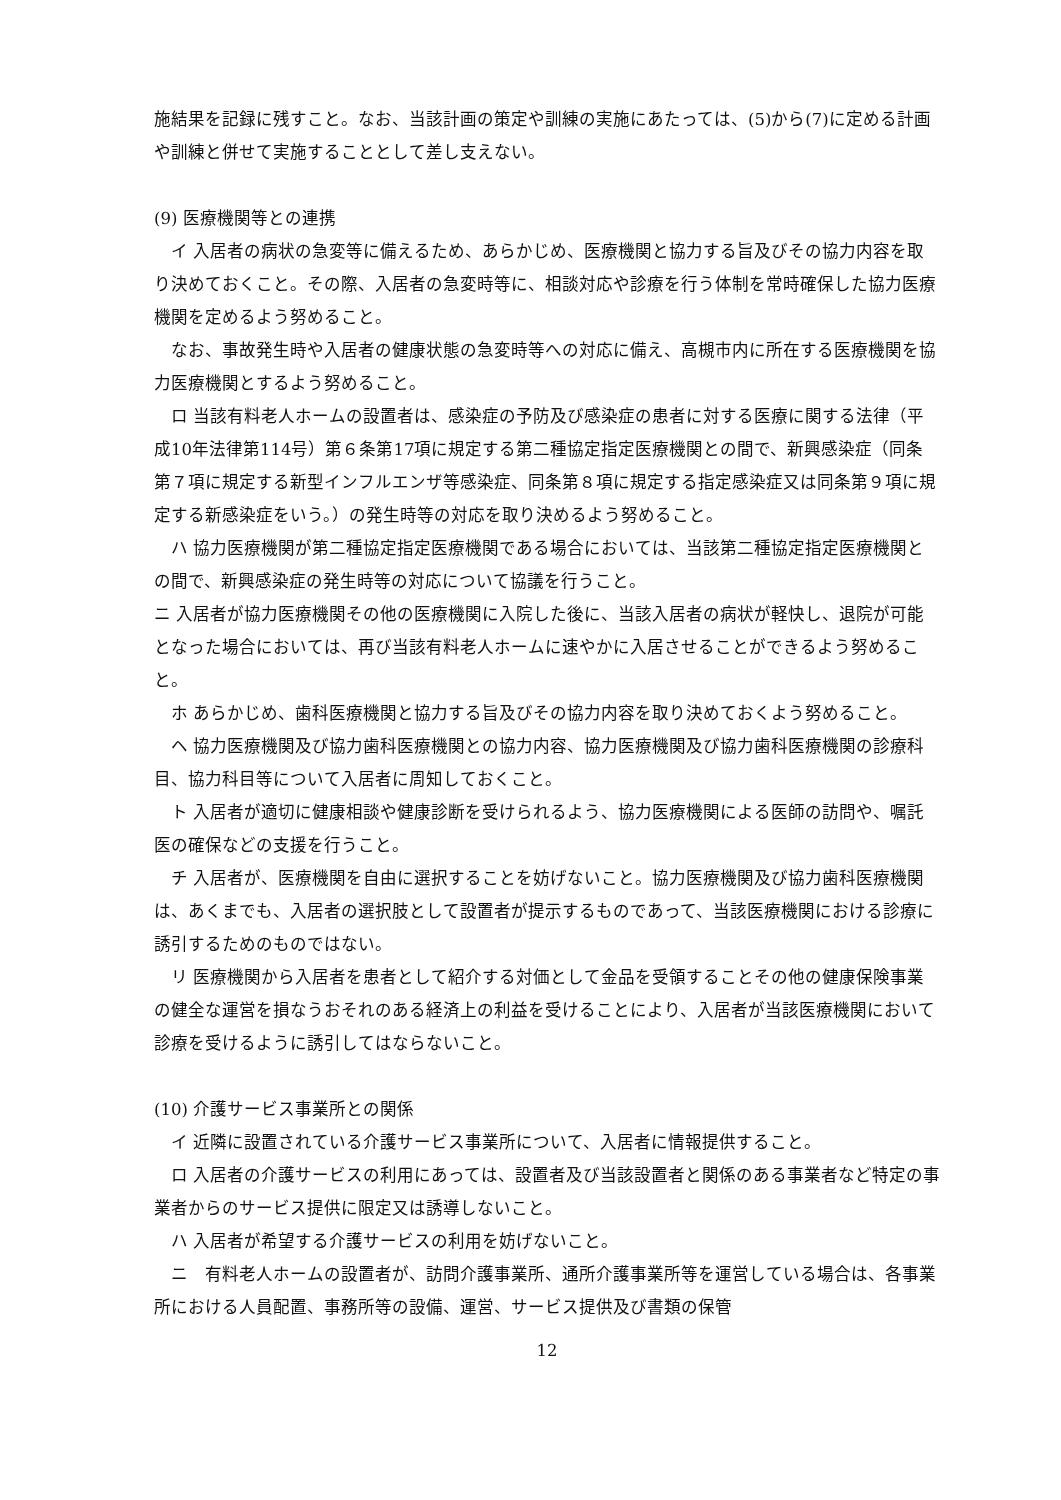施結果を記録に残すこと。なお、当該計画の策定や訓練の実施にあたっては、(5)から(7)に定める計画や訓練と併せて実施することとして差し支えない。
(9) 医療機関等との連携
イ 入居者の病状の急変等に備えるため、あらかじめ、医療機関と協力する旨及びその協力内容を取り決めておくこと。その際、入居者の急変時等に、相談対応や診療を行う体制を常時確保した協力医療機関を定めるよう努めること。
なお、事故発生時や入居者の健康状態の急変時等への対応に備え、高槻市内に所在する医療機関を協力医療機関とするよう努めること。
ロ 当該有料老人ホームの設置者は、感染症の予防及び感染症の患者に対する医療に関する法律（平成10年法律第114号）第６条第17項に規定する第二種協定指定医療機関との間で、新興感染症（同条第７項に規定する新型インフルエンザ等感染症、同条第８項に規定する指定感染症又は同条第９項に規定する新感染症をいう。）の発生時等の対応を取り決めるよう努めること。
ハ 協力医療機関が第二種協定指定医療機関である場合においては、当該第二種協定指定医療機関との間で、新興感染症の発生時等の対応について協議を行うこと。
ニ 入居者が協力医療機関その他の医療機関に入院した後に、当該入居者の病状が軽快し、退院が可能となった場合においては、再び当該有料老人ホームに速やかに入居させることができるよう努めること。
ホ あらかじめ、歯科医療機関と協力する旨及びその協力内容を取り決めておくよう努めること。
ヘ 協力医療機関及び協力歯科医療機関との協力内容、協力医療機関及び協力歯科医療機関の診療科目、協力科目等について入居者に周知しておくこと。
ト 入居者が適切に健康相談や健康診断を受けられるよう、協力医療機関による医師の訪問や、嘱託医の確保などの支援を行うこと。
チ 入居者が、医療機関を自由に選択することを妨げないこと。協力医療機関及び協力歯科医療機関は、あくまでも、入居者の選択肢として設置者が提示するものであって、当該医療機関における診療に誘引するためのものではない。
リ 医療機関から入居者を患者として紹介する対価として金品を受領することその他の健康保険事業の健全な運営を損なうおそれのある経済上の利益を受けることにより、入居者が当該医療機関において診療を受けるように誘引してはならないこと。
(10) 介護サービス事業所との関係
イ 近隣に設置されている介護サービス事業所について、入居者に情報提供すること。
ロ 入居者の介護サービスの利用にあっては、設置者及び当該設置者と関係のある事業者など特定の事業者からのサービス提供に限定又は誘導しないこと。
ハ 入居者が希望する介護サービスの利用を妨げないこと。
ニ　有料老人ホームの設置者が、訪問介護事業所、通所介護事業所等を運営している場合は、各事業所における人員配置、事務所等の設備、運営、サービス提供及び書類の保管
12